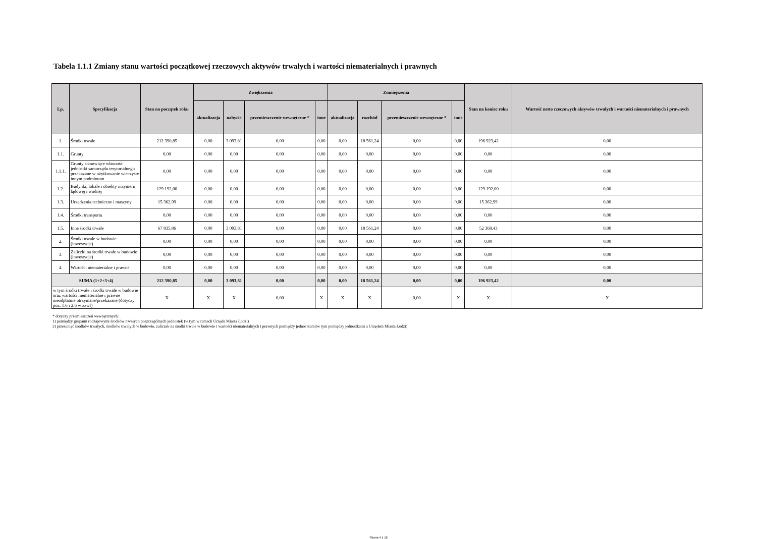Tabela 1.1.1 Zmiany stanu wartości początkowej rzeczowych aktywów trwałych i wartości niematerialnych i prawnych
| Lp. | Specyfikacja | Stan na początek roku | Zwiększenia | | | | Zmniejszenia | | | | Stan na koniec roku | Wartość netto rzeczowych aktywów trwałych i wartości niematerialnych i prawnych |
| --- | --- | --- | --- | --- | --- | --- | --- | --- | --- | --- | --- | --- |
| | | | aktualizacja | nabycie | przemieszczenie wewnętrzne * | inne | aktualizacja | rozchód | przemieszczenie wewnętrzne * | inne | | |
| 1. | Środki trwałe | 212 390,85 | 0,00 | 3 093,81 | 0,00 | 0,00 | 0,00 | 18 561,24 | 0,00 | 0,00 | 196 923,42 | 0,00 |
| 1.1. | Grunty | 0,00 | 0,00 | 0,00 | 0,00 | 0,00 | 0,00 | 0,00 | 0,00 | 0,00 | 0,00 | 0,00 |
| 1.1.1. | Grunty stanowiące własność jednostki samorządu terytorialnego przekazane w użytkowanie wieczyste innym podmiotom | 0,00 | 0,00 | 0,00 | 0,00 | 0,00 | 0,00 | 0,00 | 0,00 | 0,00 | 0,00 | 0,00 |
| 1.2. | Budynki, lokale i obiekty inżynierii lądowej i wodnej | 129 192,00 | 0,00 | 0,00 | 0,00 | 0,00 | 0,00 | 0,00 | 0,00 | 0,00 | 129 192,00 | 0,00 |
| 1.3. | Urządzenia techniczne i maszyny | 15 362,99 | 0,00 | 0,00 | 0,00 | 0,00 | 0,00 | 0,00 | 0,00 | 0,00 | 15 362,99 | 0,00 |
| 1.4. | Środki transportu | 0,00 | 0,00 | 0,00 | 0,00 | 0,00 | 0,00 | 0,00 | 0,00 | 0,00 | 0,00 | 0,00 |
| 1.5. | Inne środki trwałe | 67 835,86 | 0,00 | 3 093,81 | 0,00 | 0,00 | 0,00 | 18 561,24 | 0,00 | 0,00 | 52 368,43 | 0,00 |
| 2. | Środki trwałe w budowie (inwestycje) | 0,00 | 0,00 | 0,00 | 0,00 | 0,00 | 0,00 | 0,00 | 0,00 | 0,00 | 0,00 | 0,00 |
| 3. | Zaliczki na środki trwałe w budowie (inwestycje) | 0,00 | 0,00 | 0,00 | 0,00 | 0,00 | 0,00 | 0,00 | 0,00 | 0,00 | 0,00 | 0,00 |
| 4. | Wartości niematerialne i prawne | 0,00 | 0,00 | 0,00 | 0,00 | 0,00 | 0,00 | 0,00 | 0,00 | 0,00 | 0,00 | 0,00 |
| SUMA (1+2+3+4) | | 212 390,85 | 0,00 | 3 093,81 | 0,00 | 0,00 | 0,00 | 18 561,24 | 0,00 | 0,00 | 196 923,42 | 0,00 |
| w tym środki trwałe i środki trwałe w budowie oraz wartości niematerialne i prawne nieodpłatnie otrzymane/przekazane (dotyczy poz. 1.6 i 2.6 w zzwf) | | X | X | X | 0,00 | X | X | X | 0,00 | X | X | X |
* dotyczy przemieszczeń wewnętrznych:
1) pomiędzy grupami rodzajowymi środków trwałych poszczególnych jednostek (w tym w ramach Urzędu Miasta Łodzi)
2) przesunięć środków trwałych, środków trwałych w budowie, zaliczek na środki trwałe w budowie i wartości niematerialnych i prawnych pomiędzy jednostkami(w tym pomiędzy jednostkami a Urzędem Miasta Łodzi)
Strona 4 z 16